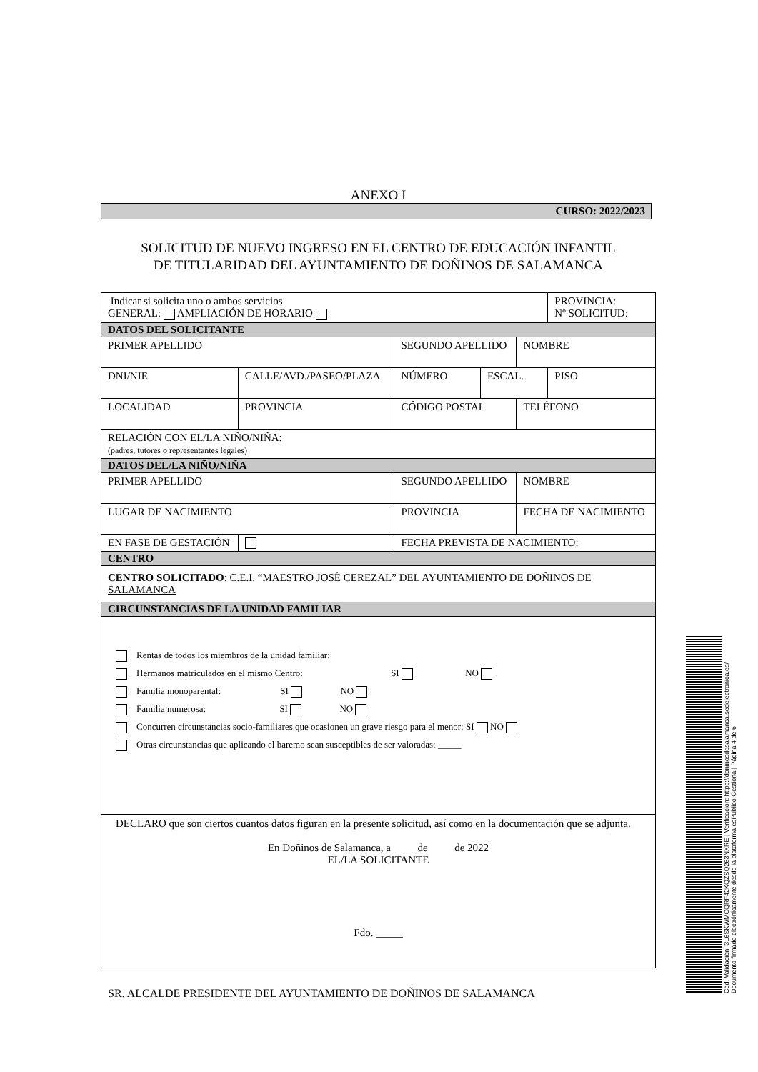ANEXO I
CURSO: 2022/2023
SOLICITUD DE NUEVO INGRESO EN EL CENTRO DE EDUCACIÓN INFANTIL
DE TITULARIDAD DEL AYUNTAMIENTO DE DOÑINOS DE SALAMANCA
| Indicar si solicita uno o ambos servicios GENERAL: AMPLIACIÓN DE HORARIO | | | | | | | PROVINCIA: Nº SOLICITUD: |
| DATOS DEL SOLICITANTE | | | | | | | |
| PRIMER APELLIDO | | | SEGUNDO APELLIDO | | | NOMBRE | |
| DNI/NIE | CALLE/AVD./PASEO/PLAZA | | | NÚMERO | ESCAL. | | PISO |
| LOCALIDAD | | PROVINCIA | | CÓDIGO POSTAL | | TELÉFONO | |
| RELACIÓN CON EL/LA NIÑO/NIÑA: (padres, tutores o representantes legales) | | | | | | | |
| DATOS DEL/LA NIÑO/NIÑA | | | | | | | |
| PRIMER APELLIDO | | | SEGUNDO APELLIDO | | | NOMBRE | |
| LUGAR DE NACIMIENTO | | | PROVINCIA | | | FECHA DE NACIMIENTO | |
| EN FASE DE GESTACIÓN | | | FECHA PREVISTA DE NACIMIENTO: | | | | |
| CENTRO | | | | | | | |
| CENTRO SOLICITADO : C.E.I. “MAESTRO JOSÉ CEREZAL” DEL AYUNTAMIENTO DE DOÑINOS DE SALAMANCA | | | | | | | |
| CIRCUNSTANCIAS DE LA UNIDAD FAMILIAR | | | | | | | |
| Rentas de todos los miembros de la unidad familiar: Hermanos matriculados en el mismo Centro: SI NO Familia monoparental: SI NO Familia numerosa: SI NO Concurren circunstancias socio-familiares que ocasionen un grave riesgo para el menor: SI NO Otras circunstancias que aplicando el baremo sean susceptibles de ser valoradas: _____ | | | | | | | |
| DECLARO que son ciertos cuantos datos figuran en la presente solicitud, así como en la documentación que se adjunta. En Doñinos de Salamanca, a de de 2022 EL/LA SOLICITANTE Fdo. _____ | | | | | | | |
SR. ALCALDE PRESIDENTE DEL AYUNTAMIENTO DE DOÑINOS DE SALAMANCA
Cód. Validación: 3L6SKWMCQRF42KQZSQ263NXRE | Verificación: https://doninosdesalamanca.sedelectronica.es/
Documento firmado electrónicamente desde la plataforma esPublico Gestiona | Página 4 de 6